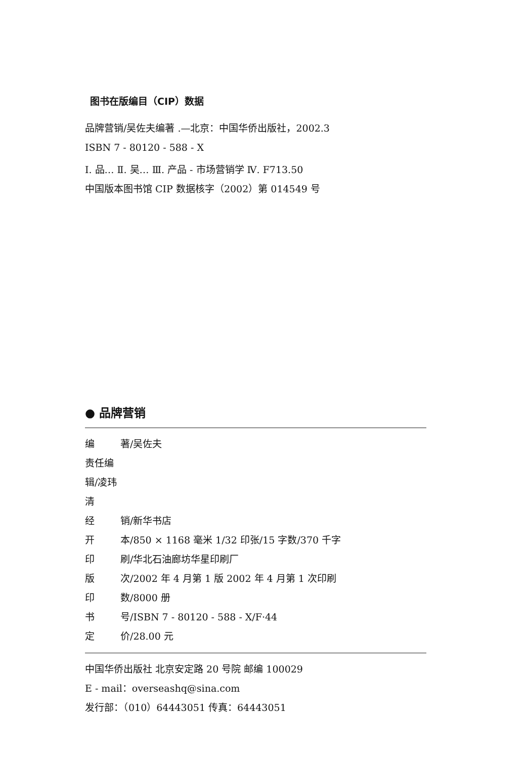图书在版编目（CIP）数据
品牌营销/吴佐夫编著 .—北京：中国华侨出版社，2002.3
ISBN 7 - 80120 - 588 - X
Ⅰ. 品… Ⅱ. 吴… Ⅲ. 产品 - 市场营销学 Ⅳ. F713.50
中国版本图书馆 CIP 数据核字（2002）第 014549 号
● 品牌营销
编 著/吴佐夫
责任编辑/凌玮清
经 销/新华书店
开 本/850 × 1168 毫米 1/32 印张/15 字数/370 千字
印 刷/华北石油廊坊华星印刷厂
版 次/2002 年 4 月第 1 版 2002 年 4 月第 1 次印刷
印 数/8000 册
书 号/ISBN 7 - 80120 - 588 - X/F·44
定 价/28.00 元
中国华侨出版社 北京安定路 20 号院 邮编 100029
E - mail：overseashq@sina.com
发行部：（010）64443051 传真：64443051